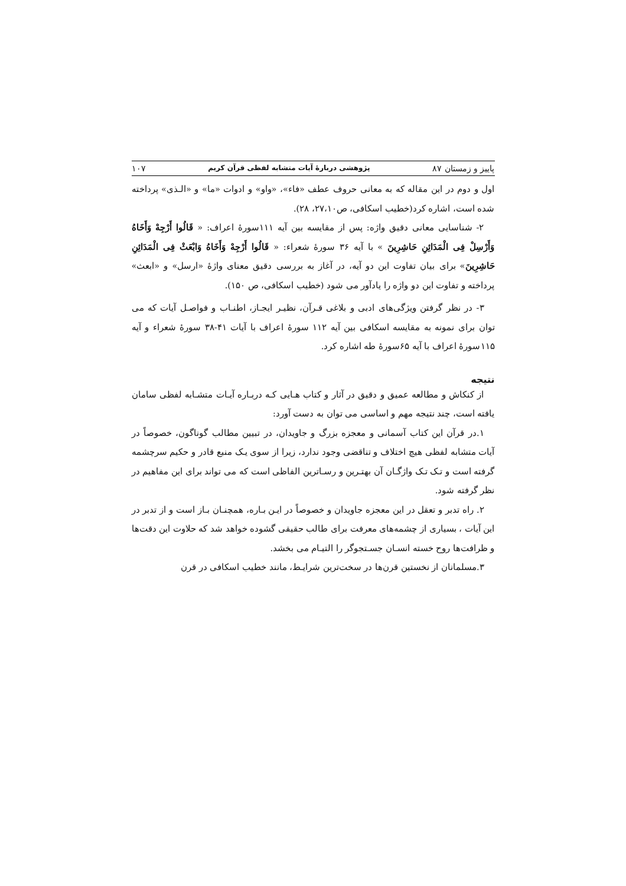پاییز و زمستان ۸۷ پژوهشی دربارهٔ آیات متشابه لفظی قرآن کریم ۱۰۷
اول و دوم در این مقاله که به معانی حروف عطف «فاء»، «واو» و ادوات «ما» و «الـذی» پرداخته شده است، اشاره کرد(خطیب اسکافی، ص۲۷،۱۰، ۲۸).
۲- شناسایی معانی دقیق واژه: پس از مقایسه بین آیه ۱۱۱سورهٔ اعراف: « قَالُوا أَرْجِهْ وَأَخَاهُ وَأَرْسِلْ فِی الْمَدَائِنِ حَاشِرِینَ » با آیه ۳۶ سورهٔ شعراء: « قَالُوا أَرْجِهْ وَأَخَاهُ وَابْعَثْ فِی الْمَدَائِنِ حَاشِرِینَ» برای بیان تفاوت این دو آیه، در آغاز به بررسی دقیق معنای واژهٔ «ارسل» و «ابعث» پرداخته و تفاوت این دو واژه را یادآور می شود (خطیب اسکافی، ص ۱۵۰).
۳- در نظر گرفتن ویژگی‌های ادبی و بلاغی قـرآن، نظیـر ایجـاز، اطنـاب و فواصـل آیات که می توان برای نمونه به مقایسه اسکافی بین آیه ۱۱۲ سورهٔ اعراف با آیات ۴۱-۳۸ سورهٔ شعراء و آیه ۱۱۵سورهٔ اعراف با آیه ۶۵سورهٔ طه اشاره کرد.
نتیجه
از کنکاش و مطالعه عمیق و دقیق در آثار و کتاب هـایی کـه دربـاره آیـات متشـابه لفظی سامان یافته است، چند نتیجه مهم و اساسی می توان به دست آورد:
۱.در قرآن این کتاب آسمانی و معجزه بزرگ و جاویدان، در تبیین مطالب گوناگون، خصوصاً در آیات متشابه لفظی هیچ اختلاف و تناقضی وجود ندارد، زیرا از سوی یـک منبع قادر و حکیم سرچشمه گرفته است و تـک تـک واژگـان آن بهتـرین و رسـاترین الفاظی است که می تواند برای این مفاهیم در نظر گرفته شود.
۲. راه تدبر و تعقل در این معجزه جاویدان و خصوصاً در ایـن بـاره، همچنـان بـاز است و از تدبر در این آیات ، بسیاری از چشمه‌های معرفت برای طالب حقیقی گشوده خواهد شد که حلاوت این دقت‌ها و ظرافت‌ها روح خسته انسـان جسـتجوگر را التیـام می بخشد.
۳.مسلمانان از نخستین قرن‌ها در سخت‌ترین شرایـط، مانند خطیب اسکافی در قرن